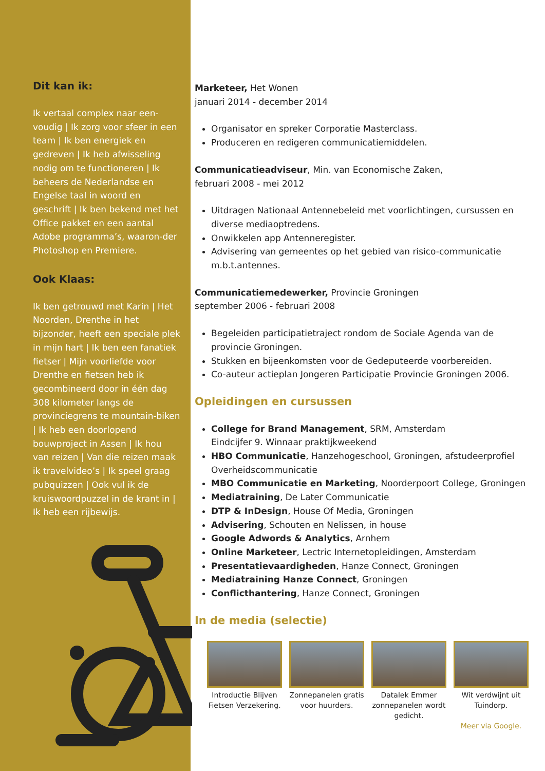Dit kan ik:
Ik vertaal complex naar een-voudig | Ik zorg voor sfeer in een team | Ik ben energiek en gedreven | Ik heb afwisseling nodig om te functioneren | Ik beheers de Nederlandse en Engelse taal in woord en geschrift | Ik ben bekend met het Office pakket en een aantal Adobe programma’s, waaron-der Photoshop en Premiere.
Ook Klaas:
Ik ben getrouwd met Karin | Het Noorden, Drenthe in het bijzonder, heeft een speciale plek in mijn hart | Ik ben een fanatiek fietser | Mijn voorliefde voor Drenthe en fietsen heb ik gecombineerd door in één dag 308 kilometer langs de provinciegrens te mountain-biken | Ik heb een doorlopend bouwproject in Assen | Ik hou van reizen | Van die reizen maak ik travelvideo’s | Ik speel graag pubquizzen | Ook vul ik de kruiswoordpuzzel in de krant in | Ik heb een rijbewijs.
Marketeer, Het Wonen
januari 2014 - december 2014
Organisator en spreker Corporatie Masterclass.
Produceren en redigeren communicatiemiddelen.
Communicatieadviseur, Min. van Economische Zaken,
februari 2008 - mei 2012
Uitdragen Nationaal Antennebeleid met voorlichtingen, cursussen en diverse mediaoptredens.
Onwikkelen app Antenneregister.
Advisering van gemeentes op het gebied van risico-communicatie m.b.t.antennes.
Communicatiemedewerker, Provincie Groningen
september 2006 - februari 2008
Begeleiden participatietraject rondom de Sociale Agenda van de provincie Groningen.
Stukken en bijeenkomsten voor de Gedeputeerde voorbereiden.
Co-auteur actieplan Jongeren Participatie Provincie Groningen 2006.
Opleidingen en cursussen
College for Brand Management, SRM, Amsterdam
Eindcijfer 9. Winnaar praktijkweekend
HBO Communicatie, Hanzehogeschool, Groningen, afstudeerprofiel Overheidscommunicatie
MBO Communicatie en Marketing, Noorderpoort College, Groningen
Mediatraining, De Later Communicatie
DTP & InDesign, House Of Media, Groningen
Advisering, Schouten en Nelissen, in house
Google Adwords & Analytics, Arnhem
Online Marketeer, Lectric Internetopleidingen, Amsterdam
Presentatievaardigheden, Hanze Connect, Groningen
Mediatraining Hanze Connect, Groningen
Conflicthantering, Hanze Connect, Groningen
In de media (selectie)
Introductie Blijven Fietsen Verzekering.
Zonnepanelen gratis voor huurders.
Datalek Emmer zonnepanelen wordt gedicht.
Wit verdwijnt uit Tuindorp.
Meer via Google.